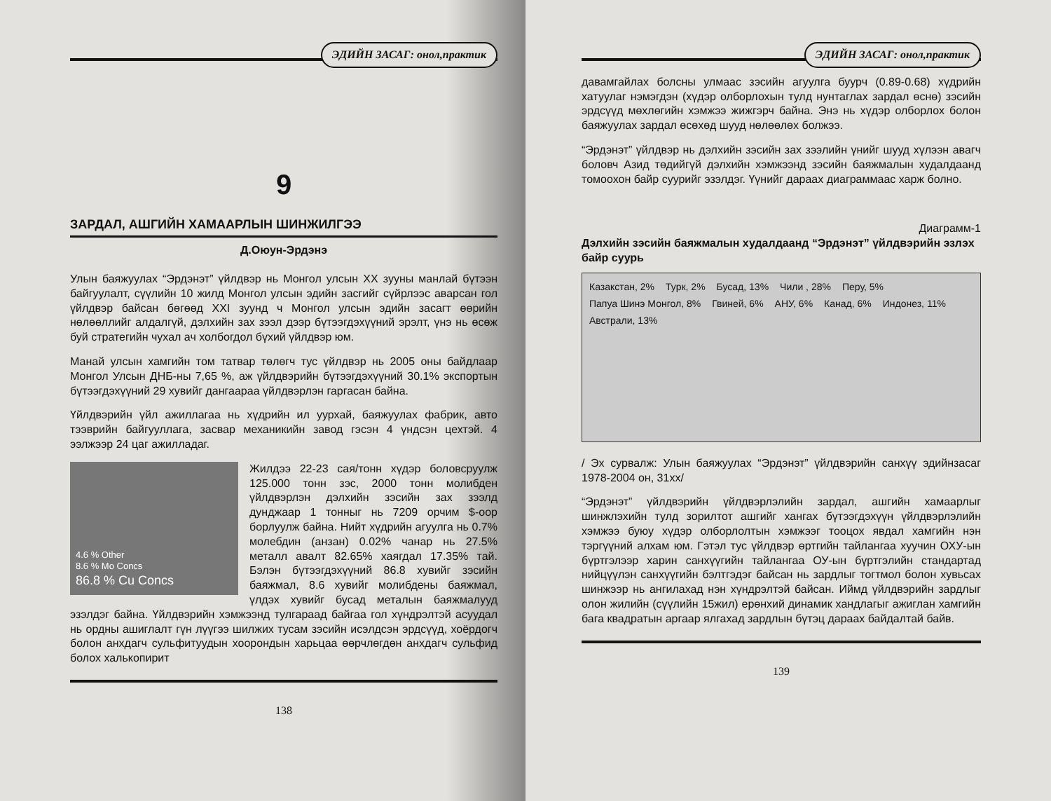ЭДИЙН ЗАСАГ: онол,практик
9
ЗАРДАЛ, АШГИЙН ХАМААРЛЫН ШИНЖИЛГЭЭ
Д.Оюун-Эрдэнэ
Улын баяжуулах “Эрдэнэт” үйлдвэр нь Монгол улсын XX зууны манлай бүтээн байгуулалт, сүүлийн 10 жилд Монгол улсын эдийн засгийг сүйрлээс аварсан гол үйлдвэр байсан бөгөөд XXI зуунд ч Монгол улсын эдийн засагт өөрийн нөлөөллийг алдалгүй, дэлхийн зах зээл дээр бүтээгдэхүүний эрэлт, үнэ нь өсөж буй стратегийн чухал ач холбогдол бүхий үйлдвэр юм.
Манай улсын хамгийн том татвар төлөгч тус үйлдвэр нь 2005 оны байдлаар Монгол Улсын ДНБ-ны 7,65 %, аж үйлдвэрийн бүтээгдэхүүний 30.1% экспортын бүтээгдэхүүний 29 хувийг дангаараа үйлдвэрлэн гаргасан байна.
Үйлдвэрийн үйл ажиллагаа нь хүдрийн ил уурхай, баяжуулах фабрик, авто тээврийн байгууллага, засвар механикийн завод гэсэн 4 үндсэн цехтэй. 4 ээлжээр 24 цаг ажилладаг.
4.6 % Other
8.6 % Mo Concs
86.8 % Cu Concs
Жилдээ 22-23 сая/тонн хүдэр боловсруулж 125.000 тонн зэс, 2000 тонн молибден үйлдвэрлэн дэлхийн зэсийн зах зээлд дунджаар 1 тонныг нь 7209 орчим $-оор борлуулж байна. Нийт хүдрийн агуулга нь 0.7% молебдин (анзан) 0.02% чанар нь 27.5% металл авалт 82.65% хаягдал 17.35% тай. Бэлэн бүтээгдэхүүний 86.8 хувийг зэсийн баяжмал, 8.6 хувийг молибдены баяжмал, үлдэх хувийг бусад металын баяжмалууд эзэлдэг байна. Үйлдвэрийн хэмжээнд тулгараад байгаа гол хүндрэлтэй асуудал нь ордны ашиглалт гүн лүүгээ шилжих тусам зэсийн исэлдсэн эрдсүүд, хоёрдогч болон анхдагч сульфитуудын хоорондын харьцаа өөрчлөгдөн анхдагч сульфид болох халькопирит
138
ЭДИЙН ЗАСАГ: онол,практик
давамгайлах болсны улмаас зэсийн агуулга буурч (0.89-0.68) хүдрийн хатуулаг нэмэгдэн (хүдэр олборлохын тулд нунтаглах зардал өснө) зэсийн эрдсүүд мөхлөгийн хэмжээ жижгэрч байна. Энэ нь хүдэр олборлох болон баяжуулах зардал өсөхөд шууд нөлөөлөх болжээ.
“Эрдэнэт” үйлдвэр нь дэлхийн зэсийн зах зээлийн үнийг шууд хүлээн авагч боловч Азид төдийгүй дэлхийн хэмжээнд зэсийн баяжмалын худалдаанд томоохон байр суурийг эзэлдэг. Үүнийг дараах диаграммаас харж болно.
Диаграмм-1
Дэлхийн зэсийн баяжмалын худалдаанд “Эрдэнэт” үйлдвэрийн эзлэх байр суурь
Казакстан, 2% Турк, 2% Бусад, 13% Чили , 28% Перу, 5% Папуа Шинэ Монгол, 8% Гвиней, 6% АНУ, 6% Канад, 6% Индонез, 11% Австрали, 13%
/ Эх сурвалж: Улын баяжуулах “Эрдэнэт” үйлдвэрийн санхүү эдийнзасаг 1978-2004 он, 31хх/
“Эрдэнэт” үйлдвэрийн үйлдвэрлэлийн зардал, ашгийн хамаарлыг шинжлэхийн тулд зорилтот ашгийг хангах бүтээгдэхүүн үйлдвэрлэлийн хэмжээ буюу хүдэр олборлолтын хэмжээг тооцох явдал хамгийн нэн тэргүүний алхам юм. Гэтэл тус үйлдвэр өртгийн тайлангаа хуучин ОХУ-ын бүртгэлээр харин санхүүгийн тайлангаа ОУ-ын бүртгэлийн стандартад нийцүүлэн санхүүгийн бэлтгэдэг байсан нь зардлыг тогтмол болон хувьсах шинжээр нь ангилахад нэн хүндрэлтэй байсан. Иймд үйлдвэрийн зардлыг олон жилийн (сүүлийн 15жил) ерөнхий динамик хандлагыг ажиглан хамгийн бага квадратын аргаар ялгахад зардлын бүтэц дараах байдалтай байв.
139